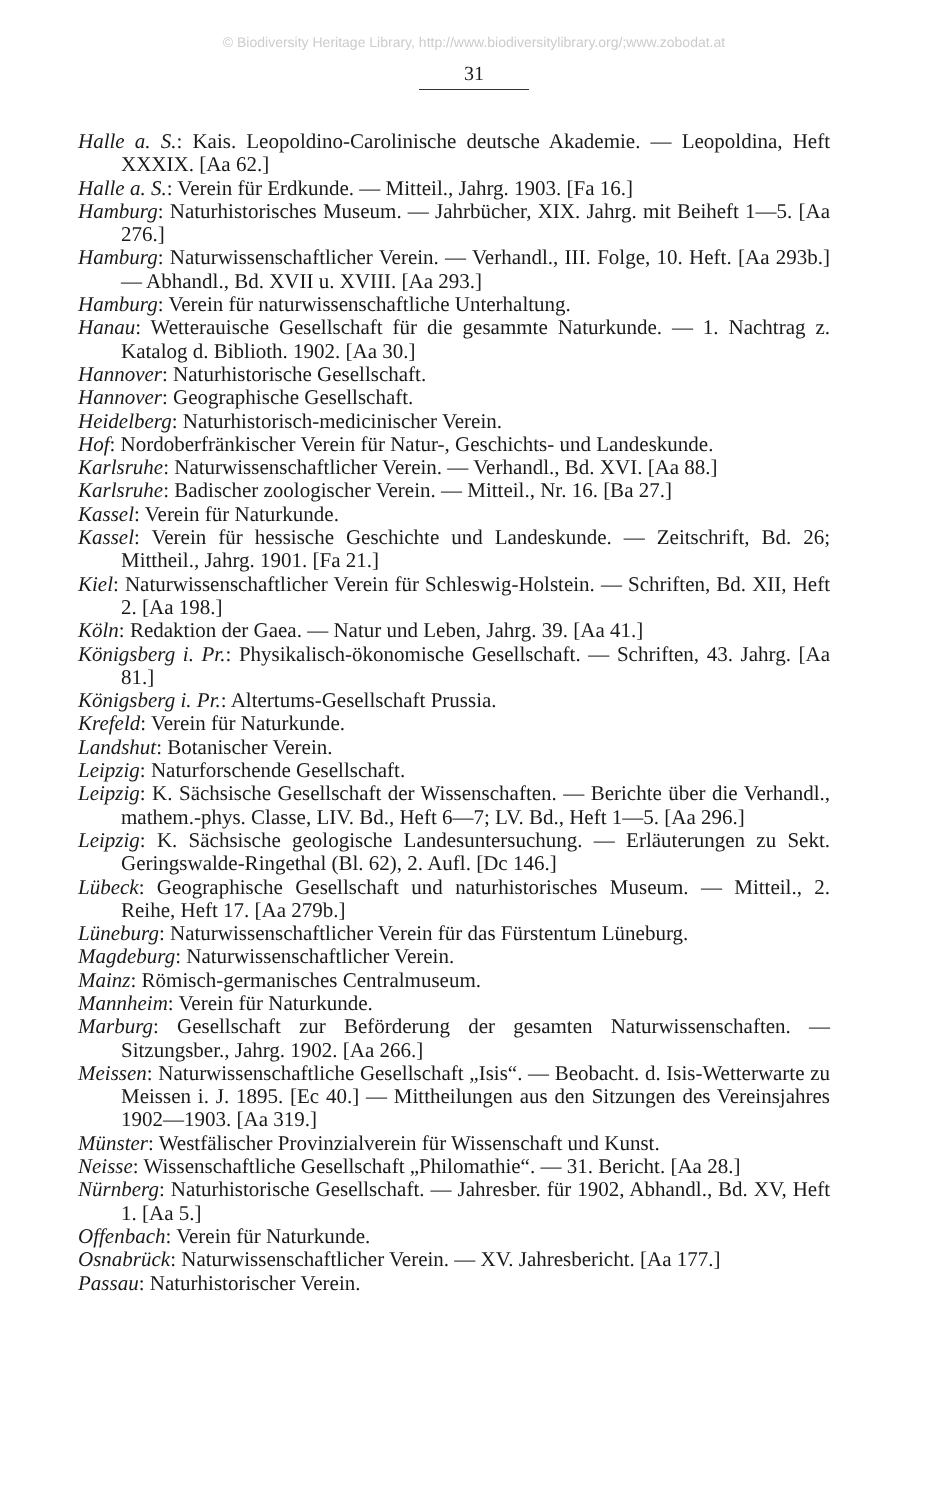© Biodiversity Heritage Library, http://www.biodiversitylibrary.org/;www.zobodat.at
31
Halle a. S.: Kais. Leopoldino-Carolinische deutsche Akademie. — Leopoldina, Heft XXXIX. [Aa 62.]
Halle a. S.: Verein für Erdkunde. — Mitteil., Jahrg. 1903. [Fa 16.]
Hamburg: Naturhistorisches Museum. — Jahrbücher, XIX. Jahrg. mit Beiheft 1—5. [Aa 276.]
Hamburg: Naturwissenschaftlicher Verein. — Verhandl., III. Folge, 10. Heft. [Aa 293b.] — Abhandl., Bd. XVII u. XVIII. [Aa 293.]
Hamburg: Verein für naturwissenschaftliche Unterhaltung.
Hanau: Wetterauische Gesellschaft für die gesammte Naturkunde. — 1. Nachtrag z. Katalog d. Biblioth. 1902. [Aa 30.]
Hannover: Naturhistorische Gesellschaft.
Hannover: Geographische Gesellschaft.
Heidelberg: Naturhistorisch-medicinischer Verein.
Hof: Nordoberfränkischer Verein für Natur-, Geschichts- und Landeskunde.
Karlsruhe: Naturwissenschaftlicher Verein. — Verhandl., Bd. XVI. [Aa 88.]
Karlsruhe: Badischer zoologischer Verein. — Mitteil., Nr. 16. [Ba 27.]
Kassel: Verein für Naturkunde.
Kassel: Verein für hessische Geschichte und Landeskunde. — Zeitschrift, Bd. 26; Mittheil., Jahrg. 1901. [Fa 21.]
Kiel: Naturwissenschaftlicher Verein für Schleswig-Holstein. — Schriften, Bd. XII, Heft 2. [Aa 198.]
Köln: Redaktion der Gaea. — Natur und Leben, Jahrg. 39. [Aa 41.]
Königsberg i. Pr.: Physikalisch-ökonomische Gesellschaft. — Schriften, 43. Jahrg. [Aa 81.]
Königsberg i. Pr.: Altertums-Gesellschaft Prussia.
Krefeld: Verein für Naturkunde.
Landshut: Botanischer Verein.
Leipzig: Naturforschende Gesellschaft.
Leipzig: K. Sächsische Gesellschaft der Wissenschaften. — Berichte über die Verhandl., mathem.-phys. Classe, LIV. Bd., Heft 6—7; LV. Bd., Heft 1—5. [Aa 296.]
Leipzig: K. Sächsische geologische Landesuntersuchung. — Erläuterungen zu Sekt. Geringswalde-Ringethal (Bl. 62), 2. Aufl. [Dc 146.]
Lübeck: Geographische Gesellschaft und naturhistorisches Museum. — Mitteil., 2. Reihe, Heft 17. [Aa 279b.]
Lüneburg: Naturwissenschaftlicher Verein für das Fürstentum Lüneburg.
Magdeburg: Naturwissenschaftlicher Verein.
Mainz: Römisch-germanisches Centralmuseum.
Mannheim: Verein für Naturkunde.
Marburg: Gesellschaft zur Beförderung der gesamten Naturwissenschaften. — Sitzungsber., Jahrg. 1902. [Aa 266.]
Meissen: Naturwissenschaftliche Gesellschaft „Isis“. — Beobacht. d. Isis-Wetterwarte zu Meissen i. J. 1895. [Ec 40.] — Mittheilungen aus den Sitzungen des Vereinsjahres 1902—1903. [Aa 319.]
Münster: Westfälischer Provinzialverein für Wissenschaft und Kunst.
Neisse: Wissenschaftliche Gesellschaft „Philomathie“. — 31. Bericht. [Aa 28.]
Nürnberg: Naturhistorische Gesellschaft. — Jahresber. für 1902, Abhandl., Bd. XV, Heft 1. [Aa 5.]
Offenbach: Verein für Naturkunde.
Osnabrück: Naturwissenschaftlicher Verein. — XV. Jahresbericht. [Aa 177.]
Passau: Naturhistorischer Verein.